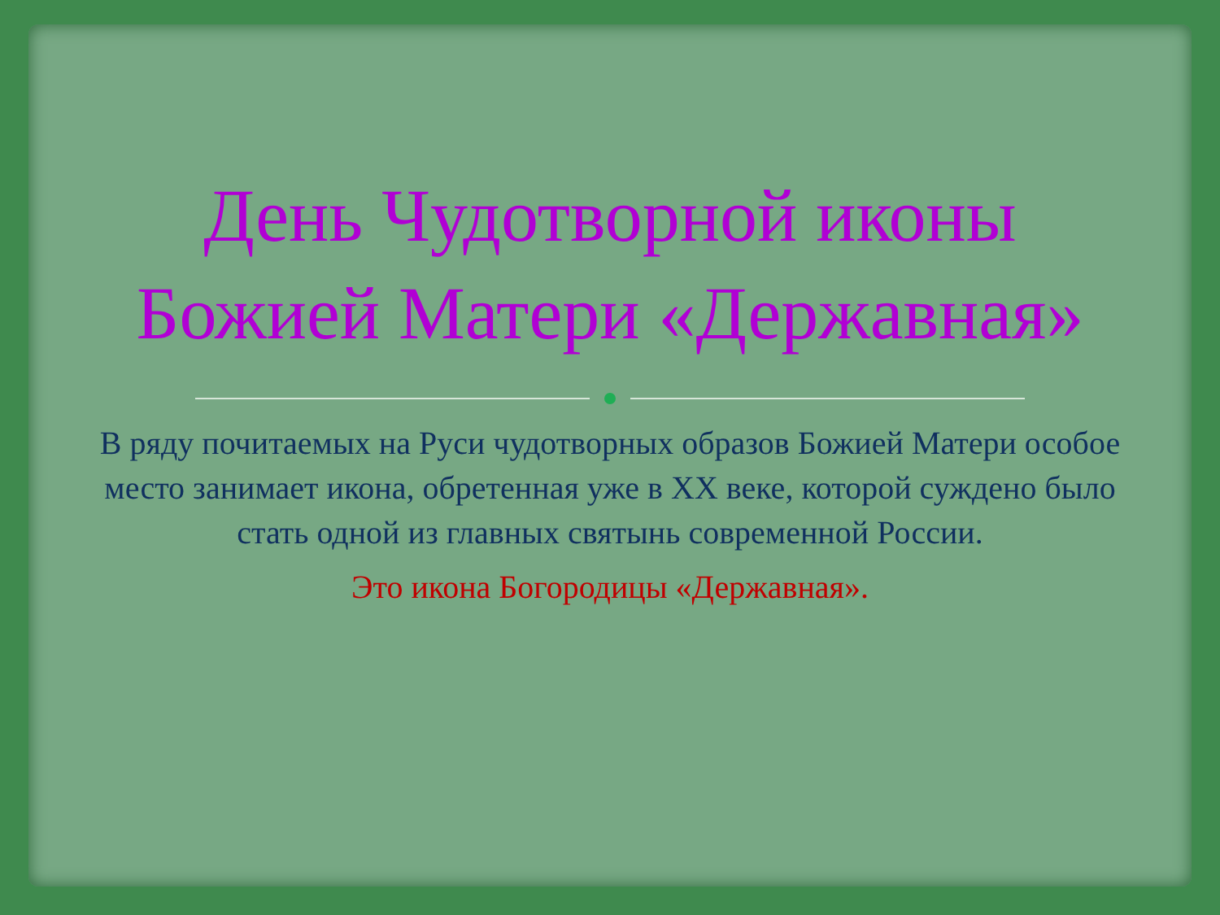День Чудотворной иконы Божией Матери «Державная»
В ряду почитаемых на Руси чудотворных образов Божией Матери особое место занимает икона, обретенная уже в XX веке, которой суждено было стать одной из главных святынь современной России.
Это икона Богородицы «Державная».